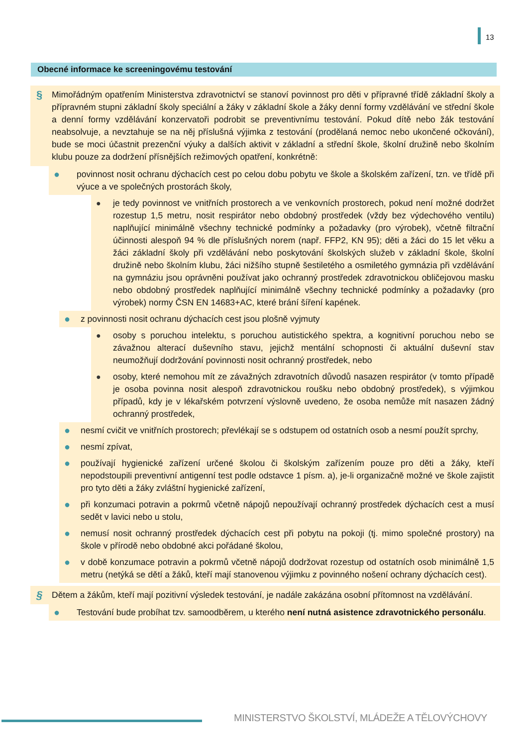13
Obecné informace ke screeningovému testování
§
Mimořádným opatřením Ministerstva zdravotnictví se stanoví povinnost pro děti v přípravné třídě základní školy a přípravném stupni základní školy speciální a žáky v základní škole a žáky denní formy vzdělávání ve střední škole a denní formy vzdělávání konzervatoři podrobit se preventivnímu testování. Pokud dítě nebo žák testování neabsolvuje, a nevztahuje se na něj příslušná výjimka z testování (prodělaná nemoc nebo ukončené očkování), bude se moci účastnit prezenční výuky a dalších aktivit v základní a střední škole, školní družině nebo školním klubu pouze za dodržení přísnějších režimových opatření, konkrétně:
●
povinnost nosit ochranu dýchacích cest po celou dobu pobytu ve škole a školském zařízení, tzn. ve třídě při výuce a ve společných prostorách školy,
●
je tedy povinnost ve vnitřních prostorech a ve venkovních prostorech, pokud není možné dodržet rozestup 1,5 metru, nosit respirátor nebo obdobný prostředek (vždy bez výdechového ventilu) naplňující minimálně všechny technické podmínky a požadavky (pro výrobek), včetně filtrační účinnosti alespoň 94 % dle příslušných norem (např. FFP2, KN 95); děti a žáci do 15 let věku a žáci základní školy při vzdělávání nebo poskytování školských služeb v základní škole, školní družině nebo školním klubu, žáci nižšího stupně šestiletého a osmiletého gymnázia při vzdělávání na gymnáziu jsou oprávněni používat jako ochranný prostředek zdravotnickou obličejovou masku nebo obdobný prostředek naplňující minimálně všechny technické podmínky a požadavky (pro výrobek) normy ČSN EN 14683+AC, které brání šíření kapének.
●
z povinnosti nosit ochranu dýchacích cest jsou plošně vyjmuty
●
osoby s poruchou intelektu, s poruchou autistického spektra, a kognitivní poruchou nebo se závažnou alterací duševního stavu, jejichž mentální schopnosti či aktuální duševní stav neumožňují dodržování povinnosti nosit ochranný prostředek, nebo
●
osoby, které nemohou mít ze závažných zdravotních důvodů nasazen respirátor (v tomto případě je osoba povinna nosit alespoň zdravotnickou roušku nebo obdobný prostředek), s výjimkou případů, kdy je v lékařském potvrzení výslovně uvedeno, že osoba nemůže mít nasazen žádný ochranný prostředek,
●
nesmí cvičit ve vnitřních prostorech; převlékají se s odstupem od ostatních osob a nesmí použít sprchy,
●
nesmí zpívat,
●
používají hygienické zařízení určené školou či školským zařízením pouze pro děti a žáky, kteří nepodstoupili preventivní antigenní test podle odstavce 1 písm. a), je-li organizačně možné ve škole zajistit pro tyto děti a žáky zvláštní hygienické zařízení,
●
při konzumaci potravin a pokrmů včetně nápojů nepoužívají ochranný prostředek dýchacích cest a musí sedět v lavici nebo u stolu,
●
nemusí nosit ochranný prostředek dýchacích cest při pobytu na pokoji (tj. mimo společné prostory) na škole v přírodě nebo obdobné akci pořádané školou,
●
v době konzumace potravin a pokrmů včetně nápojů dodržovat rozestup od ostatních osob minimálně 1,5 metru (netýká se dětí a žáků, kteří mají stanovenou výjimku z povinného nošení ochrany dýchacích cest).
§
Dětem a žákům, kteří mají pozitivní výsledek testování, je nadále zakázána osobní přítomnost na vzdělávání.
●
Testování bude probíhat tzv. samoodběrem, u kterého není nutná asistence zdravotnického personálu.
MINISTERSTVO ŠKOLSTVÍ, MLÁDEŽE A TĚLOVÝCHOVY